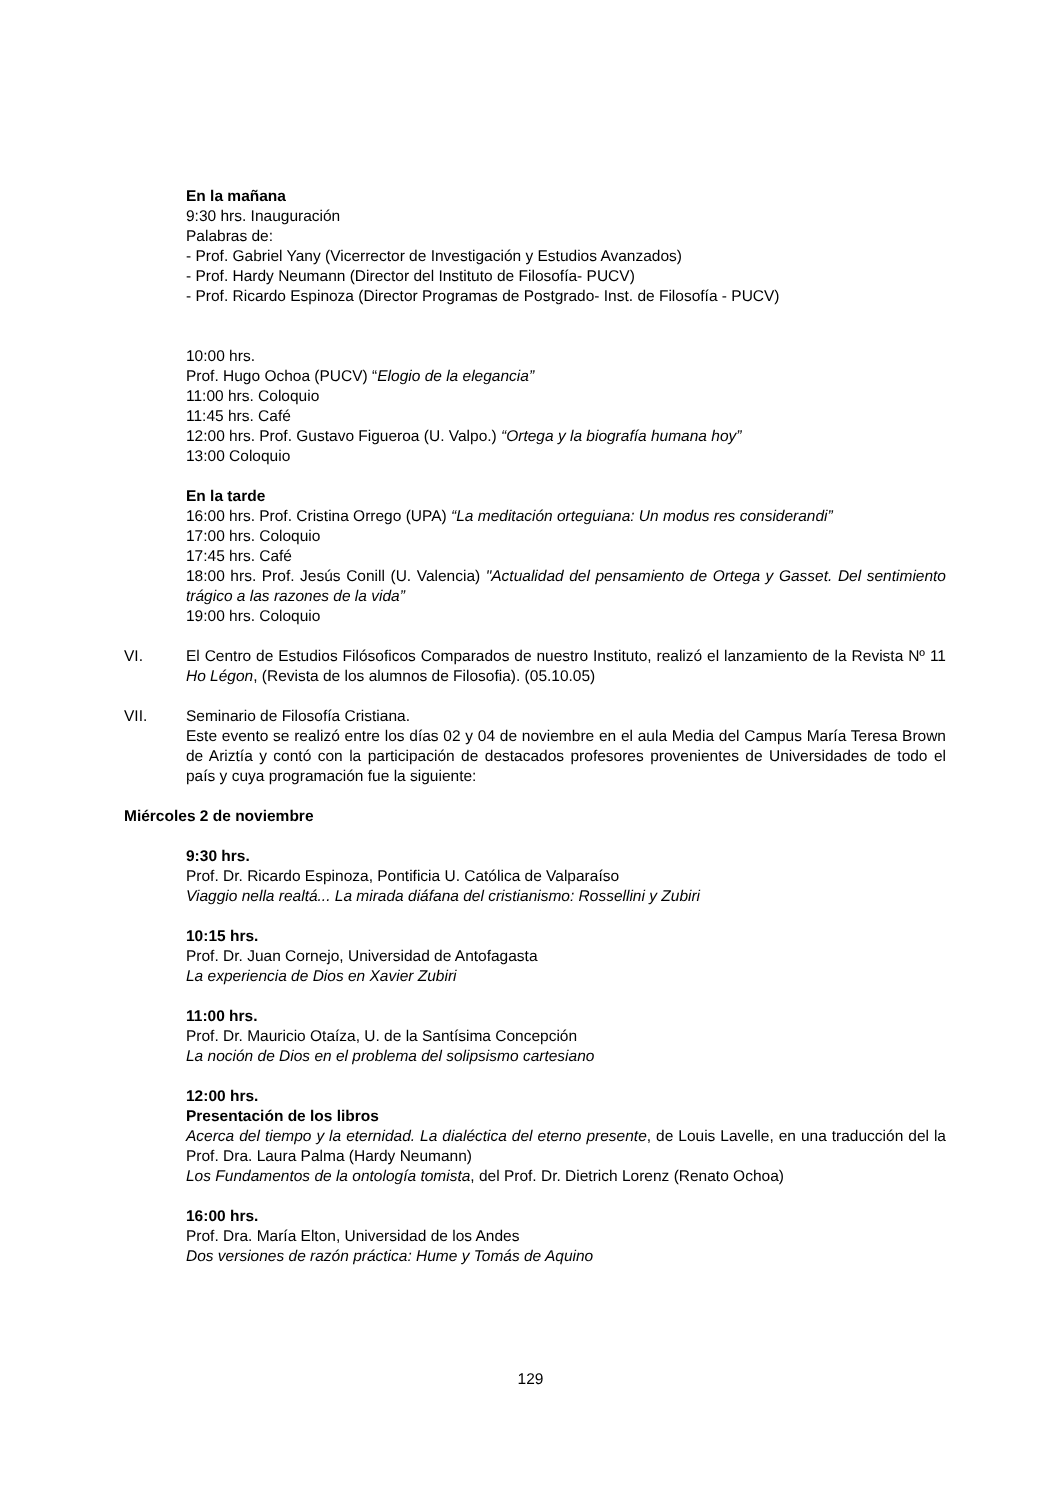En la mañana
9:30 hrs. Inauguración
Palabras de:
- Prof. Gabriel Yany (Vicerrector de Investigación y Estudios Avanzados)
- Prof. Hardy Neumann (Director del Instituto de Filosofía- PUCV)
- Prof. Ricardo Espinoza (Director Programas de Postgrado- Inst. de Filosofía - PUCV)
10:00 hrs.
Prof. Hugo Ochoa (PUCV) “Elogio de la elegancia”
11:00 hrs. Coloquio
11:45 hrs. Café
12:00 hrs. Prof. Gustavo Figueroa (U. Valpo.) “Ortega y la biografía humana hoy”
13:00 Coloquio
En la tarde
16:00 hrs. Prof. Cristina Orrego (UPA) “La meditación orteguiana: Un modus res considerandi”
17:00 hrs. Coloquio
17:45 hrs. Café
18:00 hrs. Prof. Jesús Conill (U. Valencia) "Actualidad del pensamiento de Ortega y Gasset. Del sentimiento trágico a las razones de la vida”
19:00 hrs. Coloquio
VI. El Centro de Estudios Filósoficos Comparados de nuestro Instituto, realizó el lanzamiento de la Revista Nº 11 Ho Légon, (Revista de los alumnos de Filosofia). (05.10.05)
VII. Seminario de Filosofía Cristiana.
Este evento se realizó entre los días 02 y 04 de noviembre en el aula Media del Campus María Teresa Brown de Ariztía y contó con la participación de destacados profesores provenientes de Universidades de todo el país y cuya programación fue la siguiente:
Miércoles 2 de noviembre
9:30 hrs.
Prof. Dr. Ricardo Espinoza, Pontificia U. Católica de Valparaíso
Viaggio nella realtá... La mirada diáfana del cristianismo: Rossellini y Zubiri
10:15 hrs.
Prof. Dr. Juan Cornejo, Universidad de Antofagasta
La experiencia de Dios en Xavier Zubiri
11:00 hrs.
Prof. Dr. Mauricio Otaíza, U. de la Santísima Concepción
La noción de Dios en el problema del solipsismo cartesiano
12:00 hrs.
Presentación de los libros
Acerca del tiempo y la eternidad. La dialéctica del eterno presente, de Louis Lavelle, en una traducción del la Prof. Dra. Laura Palma (Hardy Neumann)
Los Fundamentos de la ontología tomista, del Prof. Dr. Dietrich Lorenz (Renato Ochoa)
16:00 hrs.
Prof. Dra. María Elton, Universidad de los Andes
Dos versiones de razón práctica: Hume y Tomás de Aquino
129